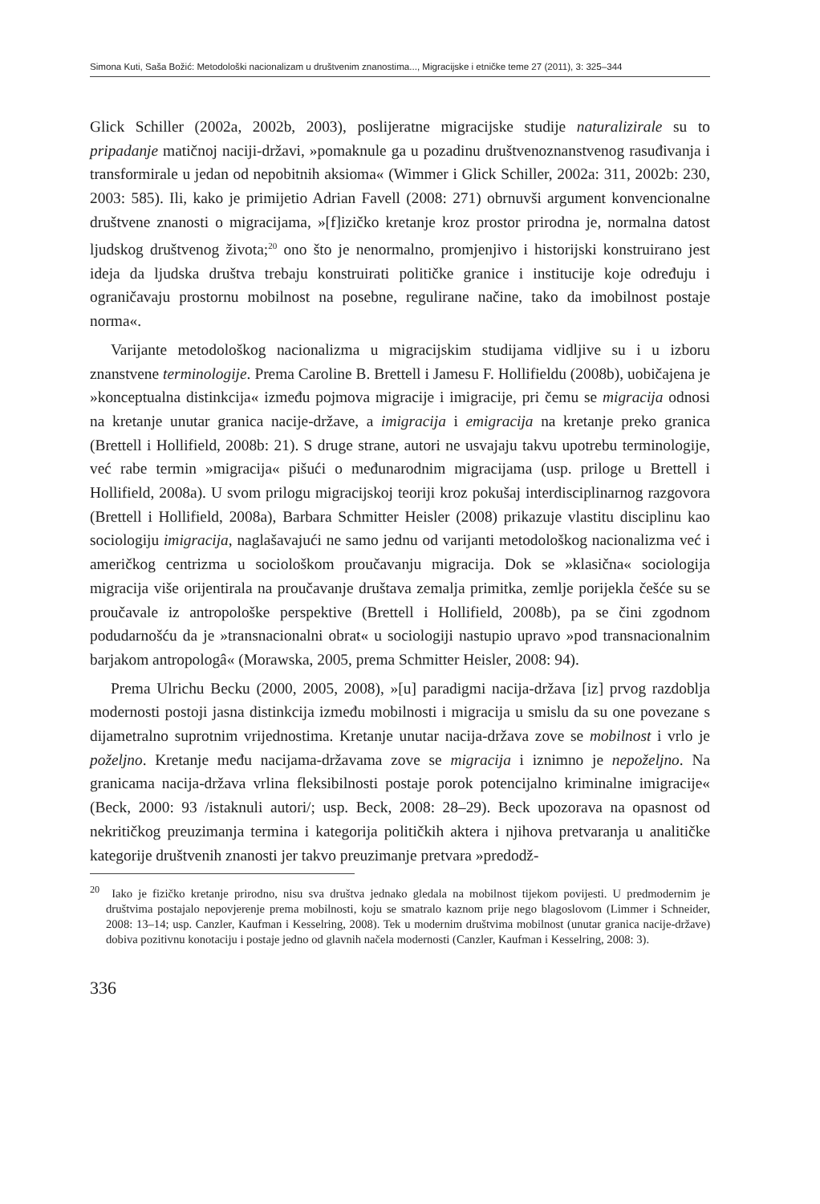Simona Kuti, Saša Božić: Metodološki nacionalizam u društvenim znanostima..., Migracijske i etničke teme 27 (2011), 3: 325–344
Glick Schiller (2002a, 2002b, 2003), poslijeratne migracijske studije naturalizirale su to pripadanje matičnoj naciji-državi, »pomaknule ga u pozadinu društvenoznanstvenog rasuđivanja i transformirale u jedan od nepobitnih aksioma« (Wimmer i Glick Schiller, 2002a: 311, 2002b: 230, 2003: 585). Ili, kako je primijetio Adrian Favell (2008: 271) obrnuvši argument konvencionalne društvene znanosti o migracijama, »[f]izičko kretanje kroz prostor prirodna je, normalna datost ljudskog društvenog života;<sup>20</sup> ono što je nenormalno, promjenjivo i historijski konstruirano jest ideja da ljudska društva trebaju konstruirati političke granice i institucije koje određuju i ograničavaju prostornu mobilnost na posebne, regulirane načine, tako da imobilnost postaje norma«.
Varijante metodološkog nacionalizma u migracijskim studijama vidljive su i u izboru znanstvene terminologije. Prema Caroline B. Brettell i Jamesu F. Hollifieldu (2008b), uobičajena je »konceptualna distinkcija« između pojmova migracije i imigracije, pri čemu se migracija odnosi na kretanje unutar granica nacije-države, a imigracija i emigracija na kretanje preko granica (Brettell i Hollifield, 2008b: 21). S druge strane, autori ne usvajaju takvu upotrebu terminologije, već rabe termin »migracija« pišući o međunarodnim migracijama (usp. priloge u Brettell i Hollifield, 2008a). U svom prilogu migracijskoj teoriji kroz pokušaj interdisciplinarnog razgovora (Brettell i Hollifield, 2008a), Barbara Schmitter Heisler (2008) prikazuje vlastitu disciplinu kao sociologiju imigracija, naglašavajući ne samo jednu od varijanti metodološkog nacionalizma već i američkog centrizma u sociološkom proučavanju migracija. Dok se »klasična« sociologija migracija više orijentirala na proučavanje društava zemalja primitka, zemlje porijekla češće su se proučavale iz antropološke perspektive (Brettell i Hollifield, 2008b), pa se čini zgodnom podudarnošću da je »transnacionalni obrat« u sociologiji nastupio upravo »pod transnacionalnim barjakom antropologâ« (Morawska, 2005, prema Schmitter Heisler, 2008: 94).
Prema Ulrichu Becku (2000, 2005, 2008), »[u] paradigmi nacija-država [iz] prvog razdoblja modernosti postoji jasna distinkcija između mobilnosti i migracija u smislu da su one povezane s dijametralno suprotnim vrijednostima. Kretanje unutar nacija-država zove se mobilnost i vrlo je poželjno. Kretanje među nacijama-državama zove se migracija i iznimno je nepoželjno. Na granicama nacija-država vrlina fleksibilnosti postaje porok potencijalno kriminalne imigracije« (Beck, 2000: 93 /istaknuli autori/; usp. Beck, 2008: 28–29). Beck upozorava na opasnost od nekritičkog preuzimanja termina i kategorija političkih aktera i njihova pretvaranja u analitičke kategorije društvenih znanosti jer takvo preuzimanje pretvara »predodž-
<sup>20</sup> Iako je fizičko kretanje prirodno, nisu sva društva jednako gledala na mobilnost tijekom povijesti. U predmodernim je društvima postajalo nepovjerenje prema mobilnosti, koju se smatralo kaznom prije nego blagoslovom (Limmer i Schneider, 2008: 13–14; usp. Canzler, Kaufman i Kesselring, 2008). Tek u modernim društvima mobilnost (unutar granica nacije-države) dobiva pozitivnu konotaciju i postaje jedno od glavnih načela modernosti (Canzler, Kaufman i Kesselring, 2008: 3).
336